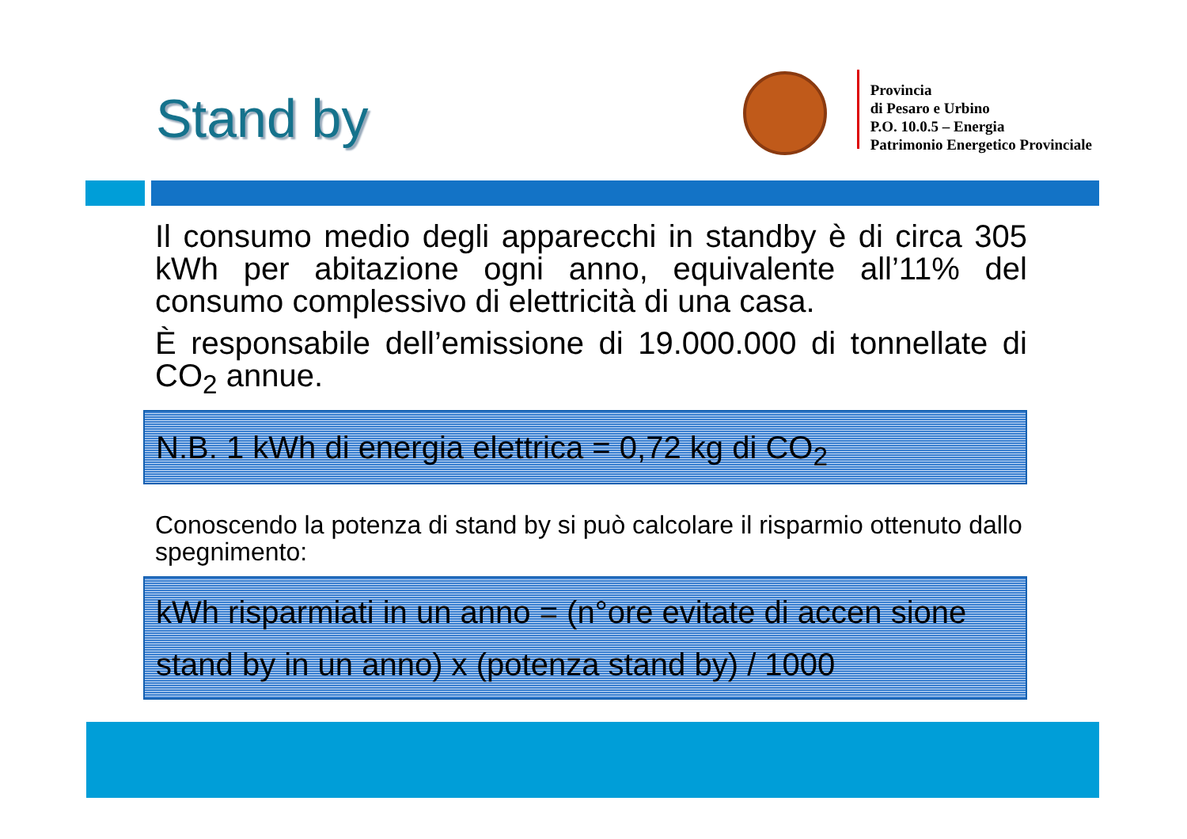Stand by
Provincia
di Pesaro e Urbino
P.O. 10.0.5 – Energia
Patrimonio Energetico Provinciale
Il consumo medio degli apparecchi in standby è di circa 305 kWh per abitazione ogni anno, equivalente all’11% del consumo complessivo di elettricità di una casa.
È responsabile dell’emissione di 19.000.000 di tonnellate di CO<sub>2</sub> annue.
N.B. 1 kWh di energia elettrica = 0,72 kg di CO<sub>2</sub>
Conoscendo la potenza di stand by si può calcolare il risparmio ottenuto dallo spegnimento:
kWh risparmiati in un anno = (n°ore evitate di accen sione stand by in un anno) x (potenza stand by) / 1000